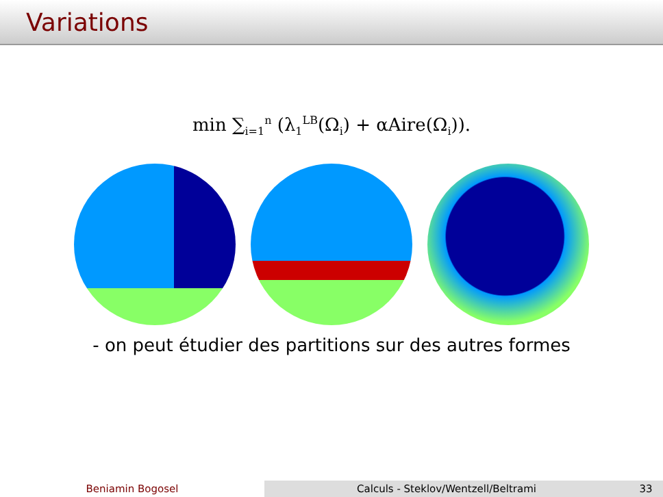Variations
min ∑<sub>i=1</sub><sup>n</sup> (λ<sub>1</sub><sup>LB</sup>(Ω<sub>i</sub>) + αAire(Ω<sub>i</sub>)).
- on peut étudier des partitions sur des autres formes
Beniamin Bogosel Calculs - Steklov/Wentzell/Beltrami 33